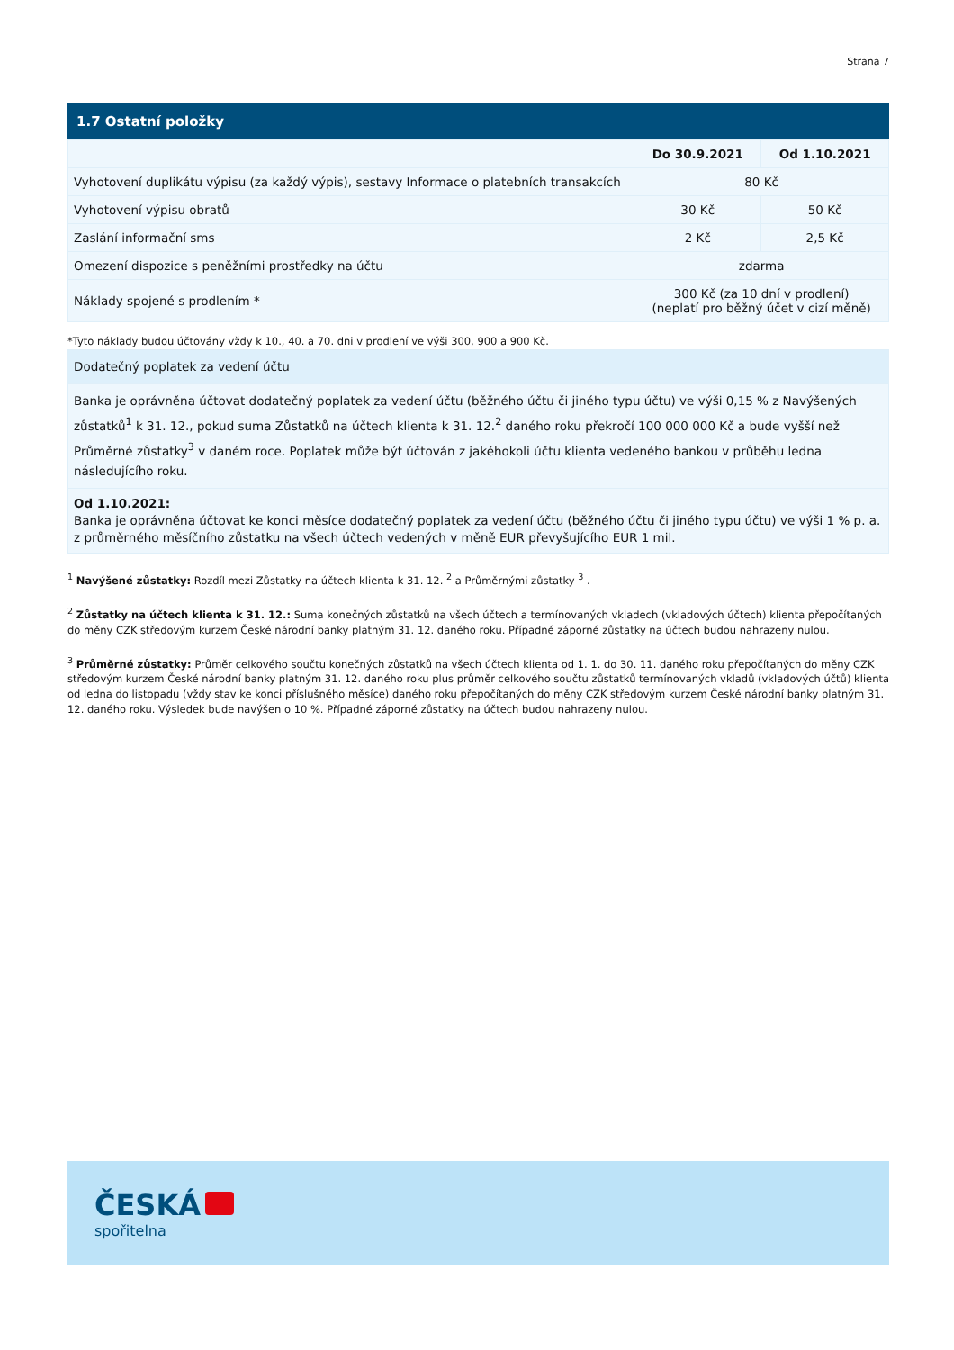Strana 7
1.7 Ostatní položky
| | Do 30.9.2021 | Od 1.10.2021 |
| --- | --- | --- |
| Vyhotovení duplikátu výpisu (za každý výpis), sestavy Informace o platebních transakcích | 80 Kč | |
| Vyhotovení výpisu obratů | 30 Kč | 50 Kč |
| Zaslání informační sms | 2 Kč | 2,5 Kč |
| Omezení dispozice s peněžními prostředky na účtu | zdarma | |
| Náklady spojené s prodlením * | 300 Kč (za 10 dní v prodlení) (neplatí pro běžný účet v cizí měně) | |
*Tyto náklady budou účtovány vždy k 10., 40. a 70. dni v prodlení ve výši 300, 900 a 900 Kč.
Dodatečný poplatek za vedení účtu
Banka je oprávněna účtovat dodatečný poplatek za vedení účtu (běžného účtu či jiného typu účtu) ve výši 0,15 % z Navýšených zůstatků<sup>1</sup> k 31. 12., pokud suma Zůstatků na účtech klienta k 31. 12.<sup>2</sup> daného roku překročí 100 000 000 Kč a bude vyšší než Průměrné zůstatky<sup>3</sup> v daném roce. Poplatek může být účtován z jakéhokoli účtu klienta vedeného bankou v průběhu ledna následujícího roku.
Od 1.10.2021:
Banka je oprávněna účtovat ke konci měsíce dodatečný poplatek za vedení účtu (běžného účtu či jiného typu účtu) ve výši 1 % p. a. z průměrného měsíčního zůstatku na všech účtech vedených v měně EUR převyšujícího EUR 1 mil.
<sup>1</sup> Navýšené zůstatky: Rozdíl mezi Zůstatky na účtech klienta k 31. 12. <sup>2</sup> a Průměrnými zůstatky <sup>3</sup> .
<sup>2</sup> Zůstatky na účtech klienta k 31. 12.: Suma konečných zůstatků na všech účtech a termínovaných vkladech (vkladových účtech) klienta přepočítaných do měny CZK středovým kurzem České národní banky platným 31. 12. daného roku. Případné záporné zůstatky na účtech budou nahrazeny nulou.
<sup>3</sup> Průměrné zůstatky: Průměr celkového součtu konečných zůstatků na všech účtech klienta od 1. 1. do 30. 11. daného roku přepočítaných do měny CZK středovým kurzem České národní banky platným 31. 12. daného roku plus průměr celkového součtu zůstatků termínovaných vkladů (vkladových účtů) klienta od ledna do listopadu (vždy stav ke konci příslušného měsíce) daného roku přepočítaných do měny CZK středovým kurzem České národní banky platným 31. 12. daného roku. Výsledek bude navýšen o 10 %. Případné záporné zůstatky na účtech budou nahrazeny nulou.
ČESKÁ
spořitelna